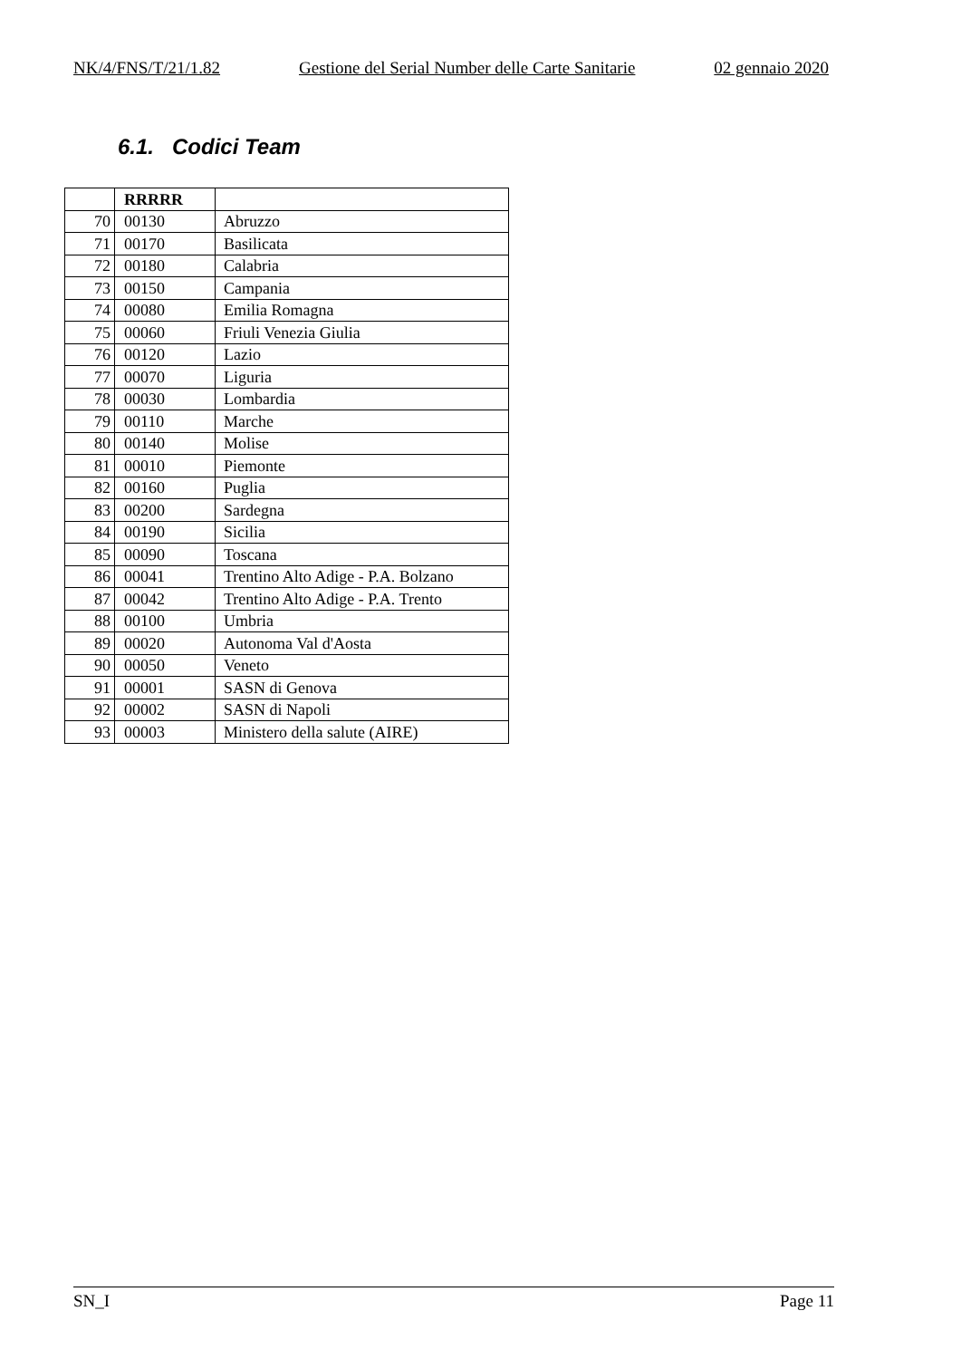NK/4/FNS/T/21/1.82 Gestione del Serial Number delle Carte Sanitarie 02 gennaio 2020
6.1. Codici Team
| | RRRRR | |
| --- | --- | --- |
| 70 | 00130 | Abruzzo |
| 71 | 00170 | Basilicata |
| 72 | 00180 | Calabria |
| 73 | 00150 | Campania |
| 74 | 00080 | Emilia Romagna |
| 75 | 00060 | Friuli Venezia Giulia |
| 76 | 00120 | Lazio |
| 77 | 00070 | Liguria |
| 78 | 00030 | Lombardia |
| 79 | 00110 | Marche |
| 80 | 00140 | Molise |
| 81 | 00010 | Piemonte |
| 82 | 00160 | Puglia |
| 83 | 00200 | Sardegna |
| 84 | 00190 | Sicilia |
| 85 | 00090 | Toscana |
| 86 | 00041 | Trentino Alto Adige - P.A. Bolzano |
| 87 | 00042 | Trentino Alto Adige - P.A. Trento |
| 88 | 00100 | Umbria |
| 89 | 00020 | Autonoma Val d'Aosta |
| 90 | 00050 | Veneto |
| 91 | 00001 | SASN di Genova |
| 92 | 00002 | SASN di Napoli |
| 93 | 00003 | Ministero della salute (AIRE) |
SN_I Page 11